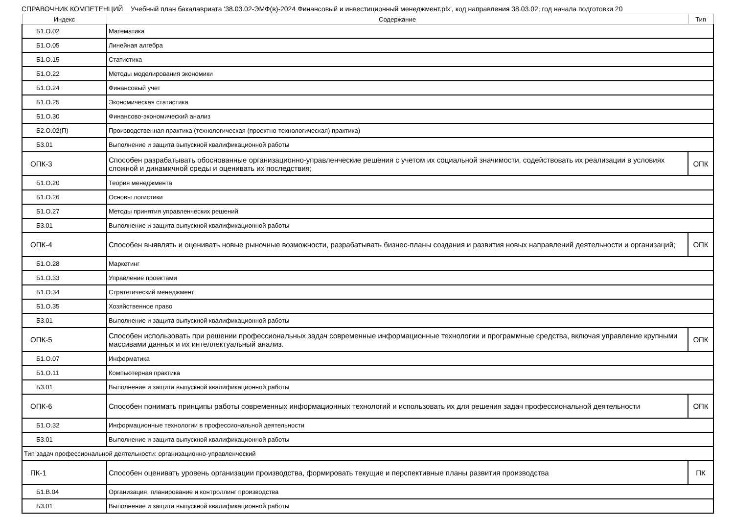СПРАВОЧНИК КОМПЕТЕНЦИЙ Учебный план бакалавриата '38.03.02-ЭМФ(в)-2024 Финансовый и инвестиционный менеджмент.plx', код направления 38.03.02, год начала подготовки 20
| Индекс | Содержание | Тип |
| --- | --- | --- |
| Б1.О.02 | Математика | |
| Б1.О.05 | Линейная алгебра | |
| Б1.О.15 | Статистика | |
| Б1.О.22 | Методы моделирования экономики | |
| Б1.О.24 | Финансовый учет | |
| Б1.О.25 | Экономическая статистика | |
| Б1.О.30 | Финансово-экономический анализ | |
| Б2.О.02(П) | Производственная практика (технологическая (проектно-технологическая) практика) | |
| Б3.01 | Выполнение и защита выпускной квалификационной работы | |
| ОПК-3 | Способен разрабатывать обоснованные организационно-управленческие решения с учетом их социальной значимости, содействовать их реализации в условиях сложной и динамичной среды и оценивать их последствия; | ОПК |
| Б1.О.20 | Теория менеджмента | |
| Б1.О.26 | Основы логистики | |
| Б1.О.27 | Методы принятия управленческих решений | |
| Б3.01 | Выполнение и защита выпускной квалификационной работы | |
| ОПК-4 | Способен выявлять и оценивать новые рыночные возможности, разрабатывать бизнес-планы создания и развития новых направлений деятельности и организаций; | ОПК |
| Б1.О.28 | Маркетинг | |
| Б1.О.33 | Управление проектами | |
| Б1.О.34 | Стратегический менеджмент | |
| Б1.О.35 | Хозяйственное право | |
| Б3.01 | Выполнение и защита выпускной квалификационной работы | |
| ОПК-5 | Способен использовать при решении профессиональных задач современные информационные технологии и программные средства, включая управление крупными массивами данных и их интеллектуальный анализ. | ОПК |
| Б1.О.07 | Информатика | |
| Б1.О.11 | Компьютерная практика | |
| Б3.01 | Выполнение и защита выпускной квалификационной работы | |
| ОПК-6 | Способен понимать принципы работы современных информационных технологий и использовать их для решения задач профессиональной деятельности | ОПК |
| Б1.О.32 | Информационные технологии в профессиональной деятельности | |
| Б3.01 | Выполнение и защита выпускной квалификационной работы | |
| Тип задач профессиональной деятельности: организационно-управленческий | | |
| ПК-1 | Способен оценивать уровень организации производства, формировать текущие и перспективные планы развития производства | ПК |
| Б1.В.04 | Организация, планирование и контроллинг производства | |
| Б3.01 | Выполнение и защита выпускной квалификационной работы | |